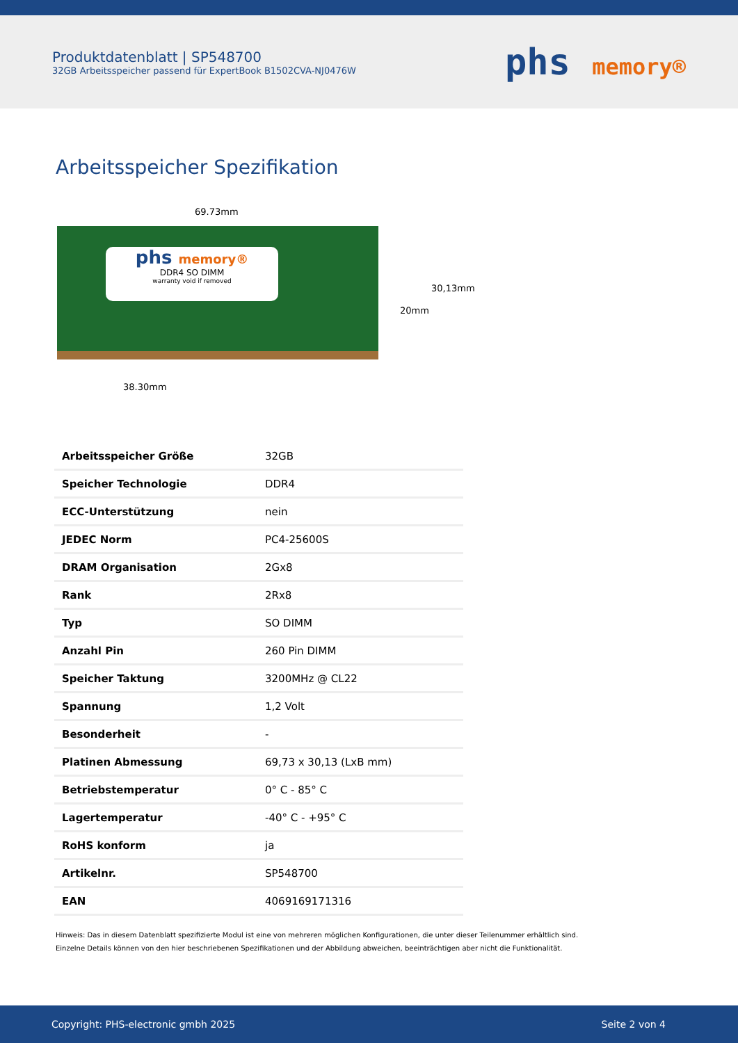Produktdatenblatt | SP548700
32GB Arbeitsspeicher passend für ExpertBook B1502CVA-NJ0476W
phs memory®
Arbeitsspeicher Spezifikation
69.73mm
phs memory®
DDR4 SO DIMM
warranty void if removed
30,13mm
20mm
38.30mm
| Arbeitsspeicher Größe | 32GB |
| Speicher Technologie | DDR4 |
| ECC-Unterstützung | nein |
| JEDEC Norm | PC4-25600S |
| DRAM Organisation | 2Gx8 |
| Rank | 2Rx8 |
| Typ | SO DIMM |
| Anzahl Pin | 260 Pin DIMM |
| Speicher Taktung | 3200MHz @ CL22 |
| Spannung | 1,2 Volt |
| Besonderheit | - |
| Platinen Abmessung | 69,73 x 30,13 (LxB mm) |
| Betriebstemperatur | 0° C - 85° C |
| Lagertemperatur | -40° C - +95° C |
| RoHS konform | ja |
| Artikelnr. | SP548700 |
| EAN | 4069169171316 |
Hinweis: Das in diesem Datenblatt spezifizierte Modul ist eine von mehreren möglichen Konfigurationen, die unter dieser Teilenummer erhältlich sind.
Einzelne Details können von den hier beschriebenen Spezifikationen und der Abbildung abweichen, beeinträchtigen aber nicht die Funktionalität.
Copyright: PHS-electronic gmbh 2025 Seite 2 von 4